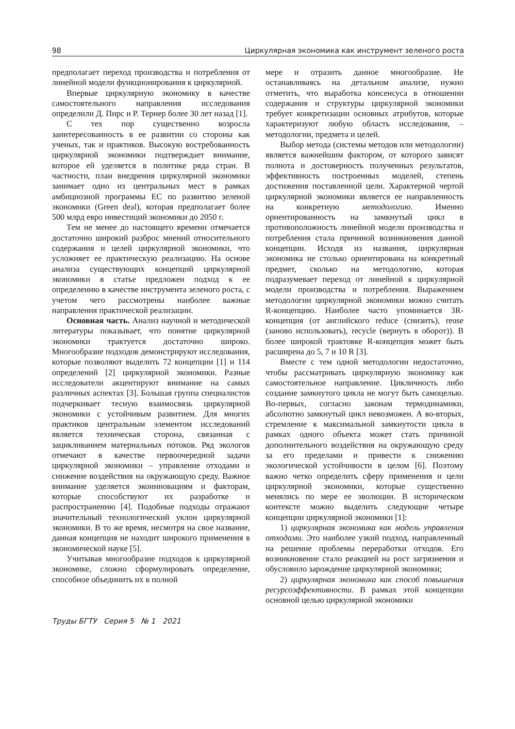98 Циркулярная экономика как инструмент зеленого роста
предполагает переход производства и потребления от линейной модели функционирования к циркулярной.
Впервые циркулярную экономику в качестве самостоятельного направления исследования определили Д. Пирс и Р. Тернер более 30 лет назад [1].
С тех пор существенно возросла заинтересованность в ее развитии со стороны как ученых, так и практиков. Высокую востребованность циркулярной экономики подтверждает внимание, которое ей уделяется в политике ряда стран. В частности, план внедрения циркулярной экономики занимает одно из центральных мест в рамках амбициозной программы ЕС по развитию зеленой экономики (Green deal), которая предполагает более 500 млрд евро инвестиций экономики до 2050 г.
Тем не менее до настоящего времени отмечается достаточно широкий разброс мнений относительного содержания и целей циркулярной экономики, что усложняет ее практическую реализацию. На основе анализа существующих концепций циркулярной экономики в статье предложен подход к ее определению в качестве инструмента зеленого роста, с учетом чего рассмотрены наиболее важные направления практической реализации.
Основная часть. Анализ научной и методической литературы показывает, что понятие циркулярной экономики трактуется достаточно широко. Многообразие подходов демонстрируют исследования, которые позволяют выделить 72 концепции [1] и 114 определений [2] циркулярной экономики. Разные исследователи акцентируют внимание на самых различных аспектах [3]. Большая группа специалистов подчеркивает тесную взаимосвязь циркулярной экономики с устойчивым развитием. Для многих практиков центральным элементом исследований является техническая сторона, связанная с зацикливанием материальных потоков. Ряд экологов отмечают в качестве первоочередной задачи циркулярной экономики – управление отходами и снижение воздействия на окружающую среду. Важное внимание уделяется экоинновациям и факторам, которые способствуют их разработке и распространению [4]. Подобные подходы отражают значительный технологический уклон циркулярной экономики. В то же время, несмотря на свое название, данная концепция не находит широкого применения в экономической науке [5].
Учитывая многообразие подходов к циркулярной экономике, сложно сформулировать определение, способное объединить их в полной
мере и отразить данное многообразие. Не останавливаясь на детальном анализе, нужно отметить, что выработка консенсуса в отношении содержания и структуры циркулярной экономики требует конкретизации основных атрибутов, которые характеризуют любую область исследования, – методологии, предмета и целей.
Выбор метода (системы методов или методологии) является важнейшим фактором, от которого зависят полнота и достоверность полученных результатов, эффективность построенных моделей, степень достижения поставленной цели. Характерной чертой циркулярной экономики является ее направленность на конкретную методологию. Именно ориентированность на замкнутый цикл в противоположность линейной модели производства и потребления стала причиной возникновения данной концепции. Исходя из названия, циркулярная экономика не столько ориентирована на конкретный предмет, сколько на методологию, которая подразумевает переход от линейной к циркулярной модели производства и потребления. Выражением методологии циркулярной экономики можно считать R-концепцию. Наиболее часто упоминается 3R-концепция (от английского reduce (снизить), reuse (заново использовать), recycle (вернуть в оборот)). В более широкой трактовке R-концепция может быть расширена до 5, 7 и 10 R [3].
Вместе с тем одной методологии недостаточно, чтобы рассматривать циркулярную экономику как самостоятельное направление. Цикличность либо создание замкнутого цикла не могут быть самоцелью. Во-первых, согласно законам термодинамики, абсолютно замкнутый цикл невозможен. А во-вторых, стремление к максимальной замкнутости цикла в рамках одного объекта может стать причиной дополнительного воздействия на окружающую среду за его пределами и привести к снижению экологической устойчивости в целом [6]. Поэтому важно четко определить сферу применения и цели циркулярной экономики, которые существенно менялись по мере ее эволюции. В историческом контексте можно выделить следующие четыре концепции циркулярной экономики [1]:
1) циркулярная экономика как модель управления отходами. Это наиболее узкий подход, направленный на решение проблемы переработки отходов. Его возникновение стало реакцией на рост загрязнения и обусловило зарождение циркулярной экономики;
2) циркулярная экономика как способ повышения ресурсоэффективности. В рамках этой концепции основной целью циркулярной экономики
Труды БГТУ Серия 5 № 1 2021